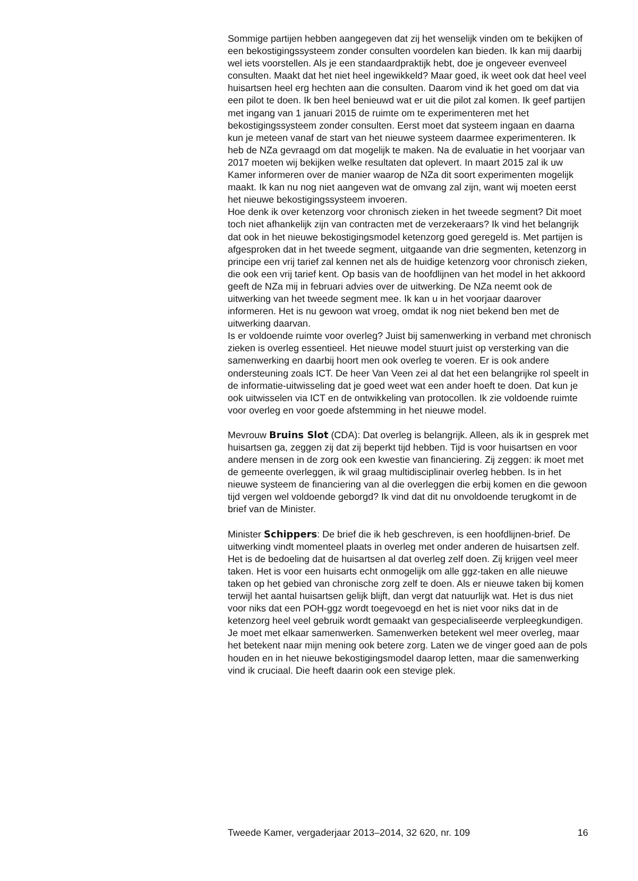Sommige partijen hebben aangegeven dat zij het wenselijk vinden om te bekijken of een bekostigingssysteem zonder consulten voordelen kan bieden. Ik kan mij daarbij wel iets voorstellen. Als je een standaardpraktijk hebt, doe je ongeveer evenveel consulten. Maakt dat het niet heel ingewikkeld? Maar goed, ik weet ook dat heel veel huisartsen heel erg hechten aan die consulten. Daarom vind ik het goed om dat via een pilot te doen. Ik ben heel benieuwd wat er uit die pilot zal komen. Ik geef partijen met ingang van 1 januari 2015 de ruimte om te experimenteren met het bekostigingssysteem zonder consulten. Eerst moet dat systeem ingaan en daarna kun je meteen vanaf de start van het nieuwe systeem daarmee experimenteren. Ik heb de NZa gevraagd om dat mogelijk te maken. Na de evaluatie in het voorjaar van 2017 moeten wij bekijken welke resultaten dat oplevert. In maart 2015 zal ik uw Kamer informeren over de manier waarop de NZa dit soort experimenten mogelijk maakt. Ik kan nu nog niet aangeven wat de omvang zal zijn, want wij moeten eerst het nieuwe bekostigingssysteem invoeren.
Hoe denk ik over ketenzorg voor chronisch zieken in het tweede segment? Dit moet toch niet afhankelijk zijn van contracten met de verzekeraars? Ik vind het belangrijk dat ook in het nieuwe bekostigingsmodel ketenzorg goed geregeld is. Met partijen is afgesproken dat in het tweede segment, uitgaande van drie segmenten, ketenzorg in principe een vrij tarief zal kennen net als de huidige ketenzorg voor chronisch zieken, die ook een vrij tarief kent. Op basis van de hoofdlijnen van het model in het akkoord geeft de NZa mij in februari advies over de uitwerking. De NZa neemt ook de uitwerking van het tweede segment mee. Ik kan u in het voorjaar daarover informeren. Het is nu gewoon wat vroeg, omdat ik nog niet bekend ben met de uitwerking daarvan.
Is er voldoende ruimte voor overleg? Juist bij samenwerking in verband met chronisch zieken is overleg essentieel. Het nieuwe model stuurt juist op versterking van die samenwerking en daarbij hoort men ook overleg te voeren. Er is ook andere ondersteuning zoals ICT. De heer Van Veen zei al dat het een belangrijke rol speelt in de informatie-uitwisseling dat je goed weet wat een ander hoeft te doen. Dat kun je ook uitwisselen via ICT en de ontwikkeling van protocollen. Ik zie voldoende ruimte voor overleg en voor goede afstemming in het nieuwe model.
Mevrouw Bruins Slot (CDA): Dat overleg is belangrijk. Alleen, als ik in gesprek met huisartsen ga, zeggen zij dat zij beperkt tijd hebben. Tijd is voor huisartsen en voor andere mensen in de zorg ook een kwestie van financiering. Zij zeggen: ik moet met de gemeente overleggen, ik wil graag multidisciplinair overleg hebben. Is in het nieuwe systeem de financiering van al die overleggen die erbij komen en die gewoon tijd vergen wel voldoende geborgd? Ik vind dat dit nu onvoldoende terugkomt in de brief van de Minister.
Minister Schippers: De brief die ik heb geschreven, is een hoofdlijnen-brief. De uitwerking vindt momenteel plaats in overleg met onder anderen de huisartsen zelf. Het is de bedoeling dat de huisartsen al dat overleg zelf doen. Zij krijgen veel meer taken. Het is voor een huisarts echt onmogelijk om alle ggz-taken en alle nieuwe taken op het gebied van chronische zorg zelf te doen. Als er nieuwe taken bij komen terwijl het aantal huisartsen gelijk blijft, dan vergt dat natuurlijk wat. Het is dus niet voor niks dat een POH-ggz wordt toegevoegd en het is niet voor niks dat in de ketenzorg heel veel gebruik wordt gemaakt van gespecialiseerde verpleegkundigen. Je moet met elkaar samenwerken. Samenwerken betekent wel meer overleg, maar het betekent naar mijn mening ook betere zorg. Laten we de vinger goed aan de pols houden en in het nieuwe bekostigingsmodel daarop letten, maar die samenwerking vind ik cruciaal. Die heeft daarin ook een stevige plek.
Tweede Kamer, vergaderjaar 2013–2014, 32 620, nr. 109 16